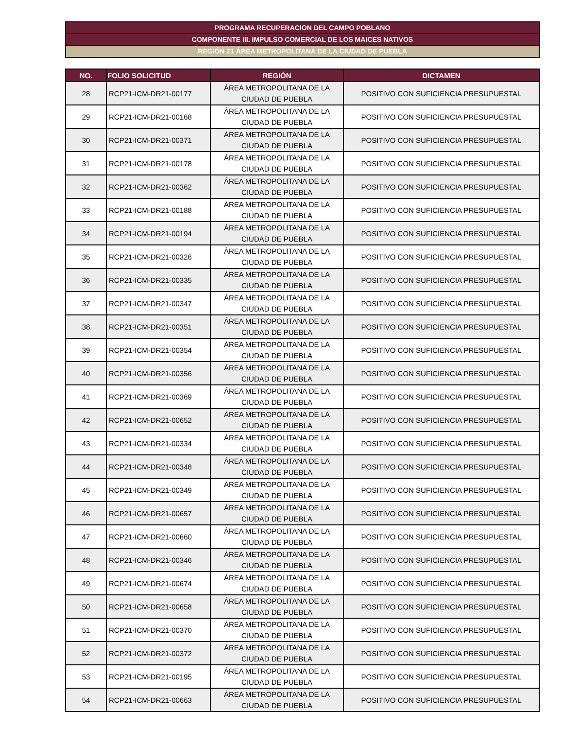PROGRAMA RECUPERACION DEL CAMPO POBLANO
COMPONENTE III. IMPULSO COMERCIAL DE LOS MAICES NATIVOS
REGIÓN 21 ÁREA METROPOLITANA DE LA CIUDAD DE PUEBLA
| NO. | FOLIO SOLICITUD | REGIÓN | DICTAMEN |
| --- | --- | --- | --- |
| 28 | RCP21-ICM-DR21-00177 | ÁREA METROPOLITANA DE LA CIUDAD DE PUEBLA | POSITIVO CON SUFICIENCIA PRESUPUESTAL |
| 29 | RCP21-ICM-DR21-00168 | ÁREA METROPOLITANA DE LA CIUDAD DE PUEBLA | POSITIVO CON SUFICIENCIA PRESUPUESTAL |
| 30 | RCP21-ICM-DR21-00371 | ÁREA METROPOLITANA DE LA CIUDAD DE PUEBLA | POSITIVO CON SUFICIENCIA PRESUPUESTAL |
| 31 | RCP21-ICM-DR21-00178 | ÁREA METROPOLITANA DE LA CIUDAD DE PUEBLA | POSITIVO CON SUFICIENCIA PRESUPUESTAL |
| 32 | RCP21-ICM-DR21-00362 | ÁREA METROPOLITANA DE LA CIUDAD DE PUEBLA | POSITIVO CON SUFICIENCIA PRESUPUESTAL |
| 33 | RCP21-ICM-DR21-00188 | ÁREA METROPOLITANA DE LA CIUDAD DE PUEBLA | POSITIVO CON SUFICIENCIA PRESUPUESTAL |
| 34 | RCP21-ICM-DR21-00194 | ÁREA METROPOLITANA DE LA CIUDAD DE PUEBLA | POSITIVO CON SUFICIENCIA PRESUPUESTAL |
| 35 | RCP21-ICM-DR21-00326 | ÁREA METROPOLITANA DE LA CIUDAD DE PUEBLA | POSITIVO CON SUFICIENCIA PRESUPUESTAL |
| 36 | RCP21-ICM-DR21-00335 | ÁREA METROPOLITANA DE LA CIUDAD DE PUEBLA | POSITIVO CON SUFICIENCIA PRESUPUESTAL |
| 37 | RCP21-ICM-DR21-00347 | ÁREA METROPOLITANA DE LA CIUDAD DE PUEBLA | POSITIVO CON SUFICIENCIA PRESUPUESTAL |
| 38 | RCP21-ICM-DR21-00351 | ÁREA METROPOLITANA DE LA CIUDAD DE PUEBLA | POSITIVO CON SUFICIENCIA PRESUPUESTAL |
| 39 | RCP21-ICM-DR21-00354 | ÁREA METROPOLITANA DE LA CIUDAD DE PUEBLA | POSITIVO CON SUFICIENCIA PRESUPUESTAL |
| 40 | RCP21-ICM-DR21-00356 | ÁREA METROPOLITANA DE LA CIUDAD DE PUEBLA | POSITIVO CON SUFICIENCIA PRESUPUESTAL |
| 41 | RCP21-ICM-DR21-00369 | ÁREA METROPOLITANA DE LA CIUDAD DE PUEBLA | POSITIVO CON SUFICIENCIA PRESUPUESTAL |
| 42 | RCP21-ICM-DR21-00652 | ÁREA METROPOLITANA DE LA CIUDAD DE PUEBLA | POSITIVO CON SUFICIENCIA PRESUPUESTAL |
| 43 | RCP21-ICM-DR21-00334 | ÁREA METROPOLITANA DE LA CIUDAD DE PUEBLA | POSITIVO CON SUFICIENCIA PRESUPUESTAL |
| 44 | RCP21-ICM-DR21-00348 | ÁREA METROPOLITANA DE LA CIUDAD DE PUEBLA | POSITIVO CON SUFICIENCIA PRESUPUESTAL |
| 45 | RCP21-ICM-DR21-00349 | ÁREA METROPOLITANA DE LA CIUDAD DE PUEBLA | POSITIVO CON SUFICIENCIA PRESUPUESTAL |
| 46 | RCP21-ICM-DR21-00657 | ÁREA METROPOLITANA DE LA CIUDAD DE PUEBLA | POSITIVO CON SUFICIENCIA PRESUPUESTAL |
| 47 | RCP21-ICM-DR21-00660 | ÁREA METROPOLITANA DE LA CIUDAD DE PUEBLA | POSITIVO CON SUFICIENCIA PRESUPUESTAL |
| 48 | RCP21-ICM-DR21-00346 | ÁREA METROPOLITANA DE LA CIUDAD DE PUEBLA | POSITIVO CON SUFICIENCIA PRESUPUESTAL |
| 49 | RCP21-ICM-DR21-00674 | ÁREA METROPOLITANA DE LA CIUDAD DE PUEBLA | POSITIVO CON SUFICIENCIA PRESUPUESTAL |
| 50 | RCP21-ICM-DR21-00658 | ÁREA METROPOLITANA DE LA CIUDAD DE PUEBLA | POSITIVO CON SUFICIENCIA PRESUPUESTAL |
| 51 | RCP21-ICM-DR21-00370 | ÁREA METROPOLITANA DE LA CIUDAD DE PUEBLA | POSITIVO CON SUFICIENCIA PRESUPUESTAL |
| 52 | RCP21-ICM-DR21-00372 | ÁREA METROPOLITANA DE LA CIUDAD DE PUEBLA | POSITIVO CON SUFICIENCIA PRESUPUESTAL |
| 53 | RCP21-ICM-DR21-00195 | ÁREA METROPOLITANA DE LA CIUDAD DE PUEBLA | POSITIVO CON SUFICIENCIA PRESUPUESTAL |
| 54 | RCP21-ICM-DR21-00663 | ÁREA METROPOLITANA DE LA CIUDAD DE PUEBLA | POSITIVO CON SUFICIENCIA PRESUPUESTAL |